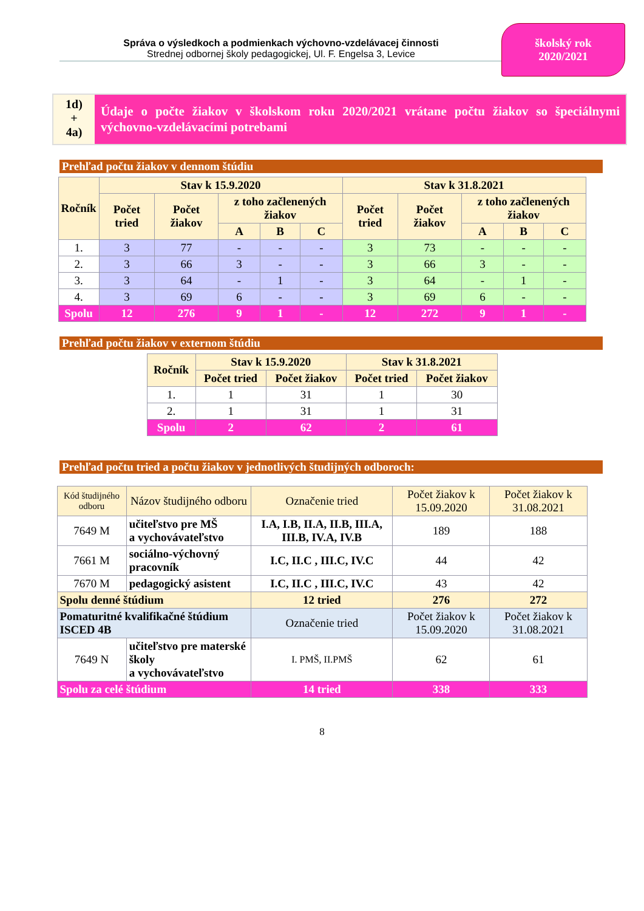Správa o výsledkoch a podmienkach výchovno-vzdelávacej činnosti
Strednej odbornej školy pedagogickej, Ul. F. Engelsa 3, Levice
školský rok
2020/2021
1d)
+
4a)
Údaje o počte žiakov v školskom roku 2020/2021 vrátane počtu žiakov so špeciálnymi výchovno-vzdelávacími potrebami
Prehľad počtu žiakov v dennom štúdiu
| Ročník | Stav k 15.9.2020 | | | | | Stav k 31.8.2021 | | | | |
| --- | --- | --- | --- | --- | --- | --- | --- | --- | --- | --- |
| | Počet tried | Počet žiakov | z toho začlenených žiakov | | | Počet tried | Počet žiakov | z toho začlenených žiakov | | |
| | | | A | B | C | | | A | B | C |
| 1. | 3 | 77 | - | - | - | 3 | 73 | - | - | - |
| 2. | 3 | 66 | 3 | - | - | 3 | 66 | 3 | - | - |
| 3. | 3 | 64 | - | 1 | - | 3 | 64 | - | 1 | - |
| 4. | 3 | 69 | 6 | - | - | 3 | 69 | 6 | - | - |
| Spolu | 12 | 276 | 9 | 1 | - | 12 | 272 | 9 | 1 | - |
Prehľad počtu žiakov v externom štúdiu
| Ročník | Stav k 15.9.2020 | | Stav k 31.8.2021 | |
| --- | --- | --- | --- | --- |
| | Počet tried | Počet žiakov | Počet tried | Počet žiakov |
| 1. | 1 | 31 | 1 | 30 |
| 2. | 1 | 31 | 1 | 31 |
| Spolu | 2 | 62 | 2 | 61 |
Prehľad počtu tried a počtu žiakov v jednotlivých študijných odboroch:
| Kód študijného odboru | Názov študijného odboru | Označenie tried | Počet žiakov k 15.09.2020 | Počet žiakov k 31.08.2021 |
| --- | --- | --- | --- | --- |
| 7649 M | učiteľstvo pre MŠ a vychovávateľstvo | I.A, I.B, II.A, II.B, III.A, III.B, IV.A, IV.B | 189 | 188 |
| 7661 M | sociálno-výchovný pracovník | I.C, II.C , III.C, IV.C | 44 | 42 |
| 7670 M | pedagogický asistent | I.C, II.C , III.C, IV.C | 43 | 42 |
| Spolu denné štúdium | | 12 tried | 276 | 272 |
| Pomaturitné kvalifikačné štúdium ISCED 4B | | Označenie tried | Počet žiakov k 15.09.2020 | Počet žiakov k 31.08.2021 |
| 7649 N | učiteľstvo pre materské školy a vychovávateľstvo | I. PMŠ, II.PMŠ | 62 | 61 |
| Spolu za celé štúdium | | 14 tried | 338 | 333 |
8